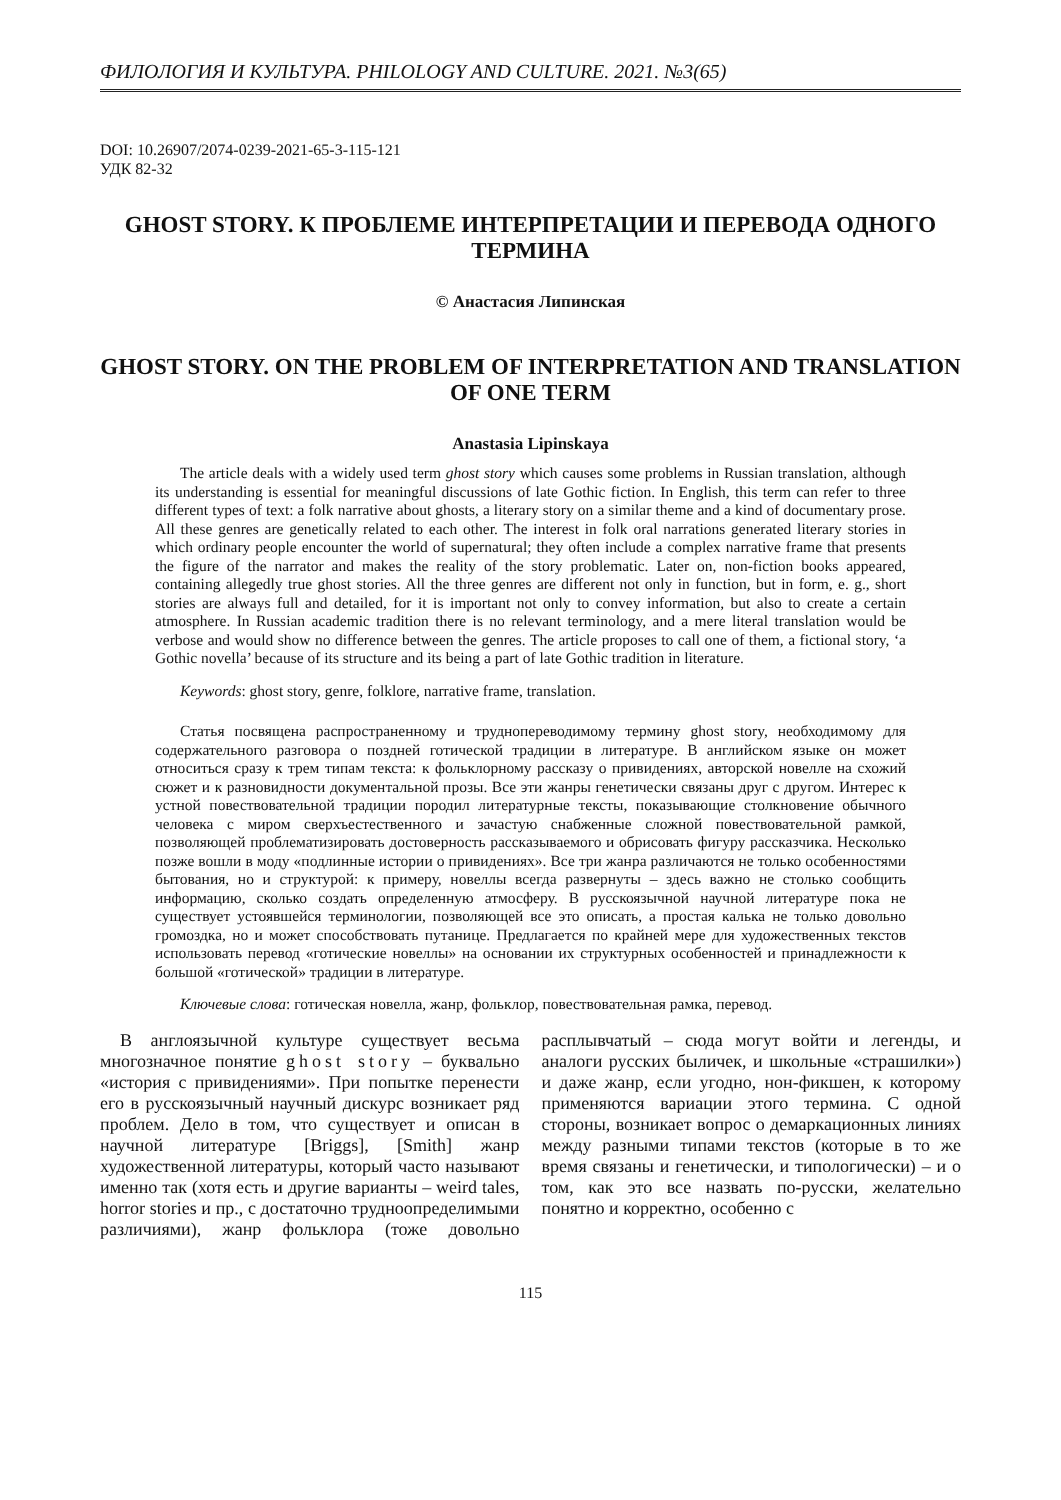ФИЛОЛОГИЯ И КУЛЬТУРА. PHILOLOGY AND CULTURE. 2021. №3(65)
DOI: 10.26907/2074-0239-2021-65-3-115-121
УДК 82-32
GHOST STORY. К ПРОБЛЕМЕ ИНТЕРПРЕТАЦИИ И ПЕРЕВОДА ОДНОГО ТЕРМИНА
© Анастасия Липинская
GHOST STORY. ON THE PROBLEM OF INTERPRETATION AND TRANSLATION OF ONE TERM
Anastasia Lipinskaya
The article deals with a widely used term ghost story which causes some problems in Russian translation, although its understanding is essential for meaningful discussions of late Gothic fiction. In English, this term can refer to three different types of text: a folk narrative about ghosts, a literary story on a similar theme and a kind of documentary prose. All these genres are genetically related to each other. The interest in folk oral narrations generated literary stories in which ordinary people encounter the world of supernatural; they often include a complex narrative frame that presents the figure of the narrator and makes the reality of the story problematic. Later on, non-fiction books appeared, containing allegedly true ghost stories. All the three genres are different not only in function, but in form, e. g., short stories are always full and detailed, for it is important not only to convey information, but also to create a certain atmosphere. In Russian academic tradition there is no relevant terminology, and a mere literal translation would be verbose and would show no difference between the genres. The article proposes to call one of them, a fictional story, ‘a Gothic novella’ because of its structure and its being a part of late Gothic tradition in literature.
Keywords: ghost story, genre, folklore, narrative frame, translation.
Статья посвящена распространенному и труднопереводимому термину ghost story, необходимому для содержательного разговора о поздней готической традиции в литературе. В английском языке он может относиться сразу к трем типам текста: к фольклорному рассказу о привидениях, авторской новелле на схожий сюжет и к разновидности документальной прозы. Все эти жанры генетически связаны друг с другом. Интерес к устной повествовательной традиции породил литературные тексты, показывающие столкновение обычного человека с миром сверхъестественного и зачастую снабженные сложной повествовательной рамкой, позволяющей проблематизировать достоверность рассказываемого и обрисовать фигуру рассказчика. Несколько позже вошли в моду «подлинные истории о привидениях». Все три жанра различаются не только особенностями бытования, но и структурой: к примеру, новеллы всегда развернуты – здесь важно не столько сообщить информацию, сколько создать определенную атмосферу. В русскоязычной научной литературе пока не существует устоявшейся терминологии, позволяющей все это описать, а простая калька не только довольно громоздка, но и может способствовать путанице. Предлагается по крайней мере для художественных текстов использовать перевод «готические новеллы» на основании их структурных особенностей и принадлежности к большой «готической» традиции в литературе.
Ключевые слова: готическая новелла, жанр, фольклор, повествовательная рамка, перевод.
В англоязычной культуре существует весьма многозначное понятие ghost story – буквально «история с привидениями». При попытке перенести его в русскоязычный научный дискурс возникает ряд проблем. Дело в том, что существует и описан в научной литературе [Briggs], [Smith] жанр художественной литературы, который часто называют именно так (хотя есть и другие варианты – weird tales, horror stories и пр., с достаточно трудноопределимыми различиями), жанр фольклора (тоже довольно расплывчатый – сюда могут войти и легенды, и аналоги русских быличек, и школьные «страшилки») и даже жанр, если угодно, нон-фикшен, к которому применяются вариации этого термина. С одной стороны, возникает вопрос о демаркационных линиях между разными типами текстов (которые в то же время связаны и генетически, и типологически) – и о том, как это все назвать по-русски, желательно понятно и корректно, особенно с
115